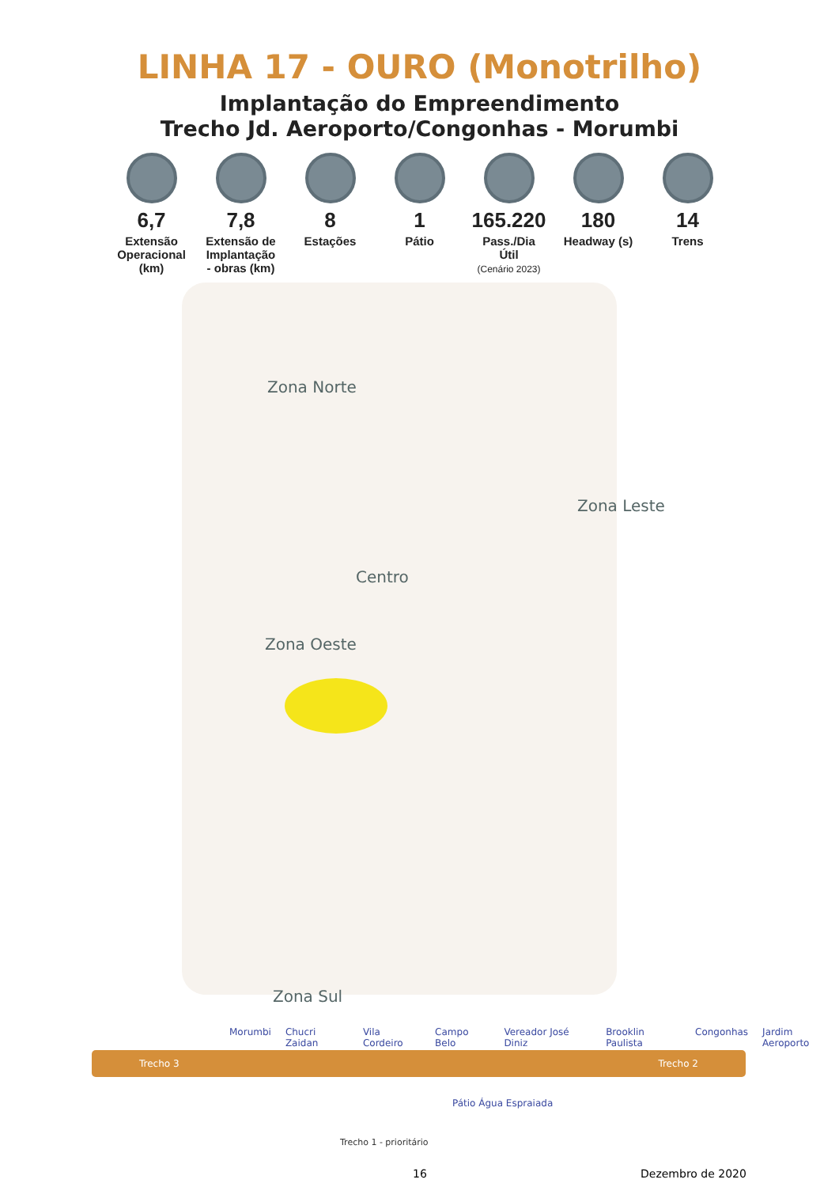LINHA 17 - OURO (Monotrilho)
Implantação do Empreendimento
Trecho Jd. Aeroporto/Congonhas - Morumbi
6,7
Extensão Operacional (km)
7,8
Extensão de Implantação - obras (km)
8
Estações
1
Pátio
165.220
Pass./Dia Útil
(Cenário 2023)
180
Headway (s)
14
Trens
Zona Norte
Zona Leste
Centro
Zona Oeste
Zona Sul
Morumbi Chucri Zaidan Vila Cordeiro Campo Belo Vereador José Diniz Brooklin Paulista Congonhas Jardim Aeroporto
Trecho 3 Trecho 2
Pátio Água Espraiada
Trecho 1 - prioritário
16 Dezembro de 2020